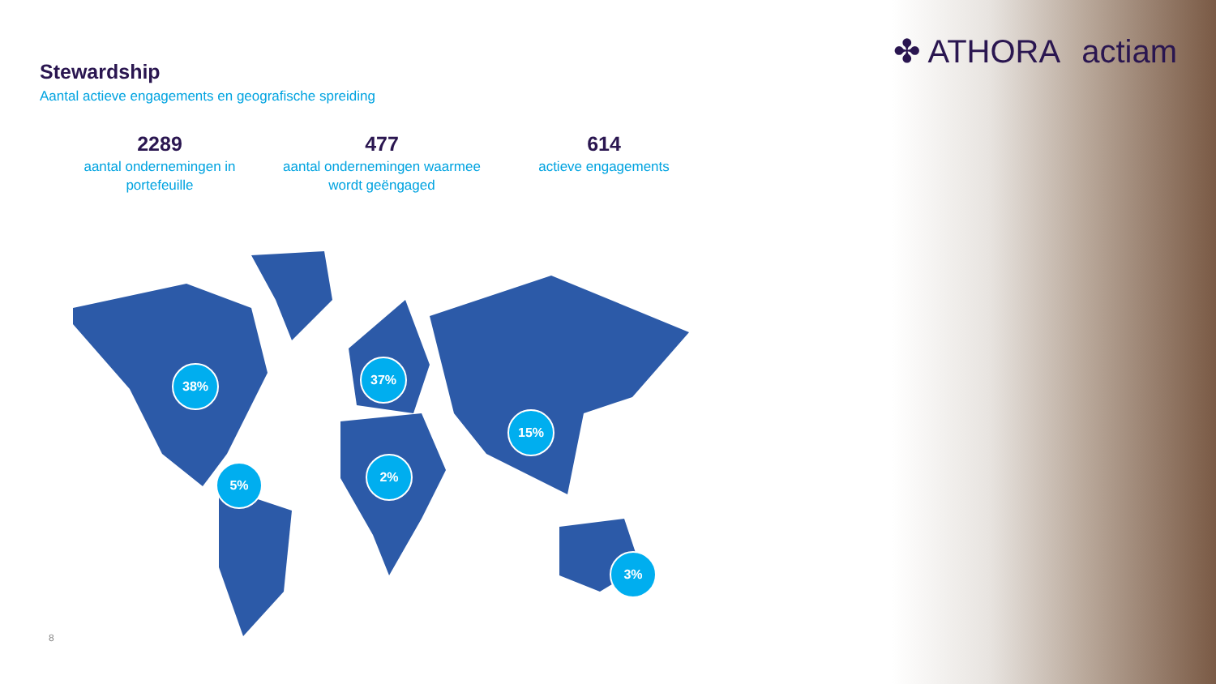✤ ATHORA actiam
Stewardship
Aantal actieve engagements en geografische spreiding
2289
aantal ondernemingen in portefeuille
477
aantal ondernemingen waarmee wordt geëngaged
614
actieve engagements
38% 37%
15%
5%
2%
3%
8